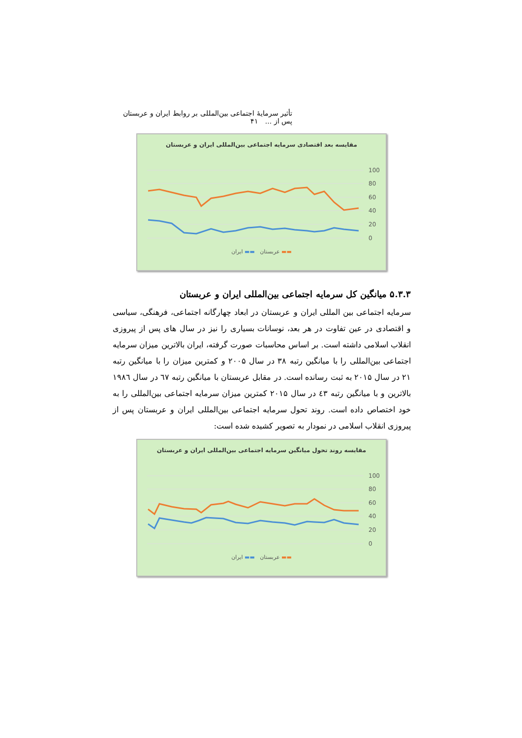تأثیر سرمایهٔ اجتماعی بین‌المللی بر روابط ایران و عربستان پس از ... ۴۱
مقایسه بعد اقتصادی سرمایه اجتماعی بین‌المللی ایران و عربستان
100
80
60
40
20
0
▬▬ عربستان ▬▬ ایران
۵.۳.۳ میانگین کل سرمایه اجتماعی بین‌المللی ایران و عربستان
سرمایه اجتماعی بین المللی ایران و عربستان در ابعاد چهارگانه اجتماعی، فرهنگی، سیاسی و اقتصادی در عین تفاوت در هر بعد، نوسانات بسیاری را نیز در سال های پس از پیروزی انقلاب اسلامی داشته است. بر اساس محاسبات صورت گرفته، ایران بالاترین میزان سرمایه اجتماعی بین‌المللی را با میانگین رتبه ۳۸ در سال ۲۰۰۵ و کمترین میزان را با میانگین رتبه ۲۱ در سال ۲۰۱۵ به ثبت رسانده است. در مقابل عربستان با میانگین رتبه ٦٧ در سال ١٩٨٦ بالاترین و با میانگین رتبه ٤٣ در سال ۲۰۱۵ کمترین میزان سرمایه اجتماعی بین‌المللی را به خود اختصاص داده است. روند تحول سرمایه اجتماعی بین‌المللی ایران و عربستان پس از پیروزی انقلاب اسلامی در نمودار به تصویر کشیده شده است:
مقایسه روند تحول میانگین سرمایه اجتماعی بین‌المللی ایران و عربستان
100
80
60
40
20
0
▬▬ عربستان ▬▬ ایران